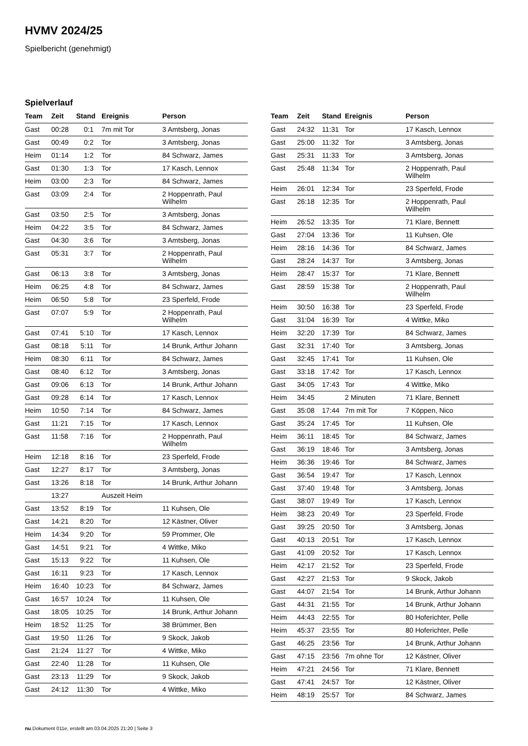HVMV 2024/25
Spielbericht (genehmigt)
Spielverlauf
| Team | Zeit | Stand | Ereignis | Person |
| --- | --- | --- | --- | --- |
| Gast | 00:28 | 0:1 | 7m mit Tor | 3 Amtsberg, Jonas |
| Gast | 00:49 | 0:2 | Tor | 3 Amtsberg, Jonas |
| Heim | 01:14 | 1:2 | Tor | 84 Schwarz, James |
| Gast | 01:30 | 1:3 | Tor | 17 Kasch, Lennox |
| Heim | 03:00 | 2:3 | Tor | 84 Schwarz, James |
| Gast | 03:09 | 2:4 | Tor | 2 Hoppenrath, Paul Wilhelm |
| Gast | 03:50 | 2:5 | Tor | 3 Amtsberg, Jonas |
| Heim | 04:22 | 3:5 | Tor | 84 Schwarz, James |
| Gast | 04:30 | 3:6 | Tor | 3 Amtsberg, Jonas |
| Gast | 05:31 | 3:7 | Tor | 2 Hoppenrath, Paul Wilhelm |
| Gast | 06:13 | 3:8 | Tor | 3 Amtsberg, Jonas |
| Heim | 06:25 | 4:8 | Tor | 84 Schwarz, James |
| Heim | 06:50 | 5:8 | Tor | 23 Sperfeld, Frode |
| Gast | 07:07 | 5:9 | Tor | 2 Hoppenrath, Paul Wilhelm |
| Gast | 07:41 | 5:10 | Tor | 17 Kasch, Lennox |
| Gast | 08:18 | 5:11 | Tor | 14 Brunk, Arthur Johann |
| Heim | 08:30 | 6:11 | Tor | 84 Schwarz, James |
| Gast | 08:40 | 6:12 | Tor | 3 Amtsberg, Jonas |
| Gast | 09:06 | 6:13 | Tor | 14 Brunk, Arthur Johann |
| Gast | 09:28 | 6:14 | Tor | 17 Kasch, Lennox |
| Heim | 10:50 | 7:14 | Tor | 84 Schwarz, James |
| Gast | 11:21 | 7:15 | Tor | 17 Kasch, Lennox |
| Gast | 11:58 | 7:16 | Tor | 2 Hoppenrath, Paul Wilhelm |
| Heim | 12:18 | 8:16 | Tor | 23 Sperfeld, Frode |
| Gast | 12:27 | 8:17 | Tor | 3 Amtsberg, Jonas |
| Gast | 13:26 | 8:18 | Tor | 14 Brunk, Arthur Johann |
| | 13:27 | | Auszeit Heim | |
| Gast | 13:52 | 8:19 | Tor | 11 Kuhsen, Ole |
| Gast | 14:21 | 8:20 | Tor | 12 Kästner, Oliver |
| Heim | 14:34 | 9:20 | Tor | 59 Prommer, Ole |
| Gast | 14:51 | 9:21 | Tor | 4 Wittke, Miko |
| Gast | 15:13 | 9:22 | Tor | 11 Kuhsen, Ole |
| Gast | 16:11 | 9:23 | Tor | 17 Kasch, Lennox |
| Heim | 16:40 | 10:23 | Tor | 84 Schwarz, James |
| Gast | 16:57 | 10:24 | Tor | 11 Kuhsen, Ole |
| Gast | 18:05 | 10:25 | Tor | 14 Brunk, Arthur Johann |
| Heim | 18:52 | 11:25 | Tor | 38 Brümmer, Ben |
| Gast | 19:50 | 11:26 | Tor | 9 Skock, Jakob |
| Gast | 21:24 | 11:27 | Tor | 4 Wittke, Miko |
| Gast | 22:40 | 11:28 | Tor | 11 Kuhsen, Ole |
| Gast | 23:13 | 11:29 | Tor | 9 Skock, Jakob |
| Gast | 24:12 | 11:30 | Tor | 4 Wittke, Miko |
| Team | Zeit | Stand | Ereignis | Person |
| --- | --- | --- | --- | --- |
| Gast | 24:32 | 11:31 | Tor | 17 Kasch, Lennox |
| Gast | 25:00 | 11:32 | Tor | 3 Amtsberg, Jonas |
| Gast | 25:31 | 11:33 | Tor | 3 Amtsberg, Jonas |
| Gast | 25:48 | 11:34 | Tor | 2 Hoppenrath, Paul Wilhelm |
| Heim | 26:01 | 12:34 | Tor | 23 Sperfeld, Frode |
| Gast | 26:18 | 12:35 | Tor | 2 Hoppenrath, Paul Wilhelm |
| Heim | 26:52 | 13:35 | Tor | 71 Klare, Bennett |
| Gast | 27:04 | 13:36 | Tor | 11 Kuhsen, Ole |
| Heim | 28:16 | 14:36 | Tor | 84 Schwarz, James |
| Gast | 28:24 | 14:37 | Tor | 3 Amtsberg, Jonas |
| Heim | 28:47 | 15:37 | Tor | 71 Klare, Bennett |
| Gast | 28:59 | 15:38 | Tor | 2 Hoppenrath, Paul Wilhelm |
| Heim | 30:50 | 16:38 | Tor | 23 Sperfeld, Frode |
| Gast | 31:04 | 16:39 | Tor | 4 Wittke, Miko |
| Heim | 32:20 | 17:39 | Tor | 84 Schwarz, James |
| Gast | 32:31 | 17:40 | Tor | 3 Amtsberg, Jonas |
| Gast | 32:45 | 17:41 | Tor | 11 Kuhsen, Ole |
| Gast | 33:18 | 17:42 | Tor | 17 Kasch, Lennox |
| Gast | 34:05 | 17:43 | Tor | 4 Wittke, Miko |
| Heim | 34:45 | | 2 Minuten | 71 Klare, Bennett |
| Gast | 35:08 | 17:44 | 7m mit Tor | 7 Köppen, Nico |
| Gast | 35:24 | 17:45 | Tor | 11 Kuhsen, Ole |
| Heim | 36:11 | 18:45 | Tor | 84 Schwarz, James |
| Gast | 36:19 | 18:46 | Tor | 3 Amtsberg, Jonas |
| Heim | 36:36 | 19:46 | Tor | 84 Schwarz, James |
| Gast | 36:54 | 19:47 | Tor | 17 Kasch, Lennox |
| Gast | 37:40 | 19:48 | Tor | 3 Amtsberg, Jonas |
| Gast | 38:07 | 19:49 | Tor | 17 Kasch, Lennox |
| Heim | 38:23 | 20:49 | Tor | 23 Sperfeld, Frode |
| Gast | 39:25 | 20:50 | Tor | 3 Amtsberg, Jonas |
| Gast | 40:13 | 20:51 | Tor | 17 Kasch, Lennox |
| Gast | 41:09 | 20:52 | Tor | 17 Kasch, Lennox |
| Heim | 42:17 | 21:52 | Tor | 23 Sperfeld, Frode |
| Gast | 42:27 | 21:53 | Tor | 9 Skock, Jakob |
| Gast | 44:07 | 21:54 | Tor | 14 Brunk, Arthur Johann |
| Gast | 44:31 | 21:55 | Tor | 14 Brunk, Arthur Johann |
| Heim | 44:43 | 22:55 | Tor | 80 Hoferichter, Pelle |
| Heim | 45:37 | 23:55 | Tor | 80 Hoferichter, Pelle |
| Gast | 46:25 | 23:56 | Tor | 14 Brunk, Arthur Johann |
| Gast | 47:15 | 23:56 | 7m ohne Tor | 12 Kästner, Oliver |
| Heim | 47:21 | 24:56 | Tor | 71 Klare, Bennett |
| Gast | 47:41 | 24:57 | Tor | 12 Kästner, Oliver |
| Heim | 48:19 | 25:57 | Tor | 84 Schwarz, James |
nu.Dokument 011e, erstellt am 03.04.2025 21:20 | Seite 3